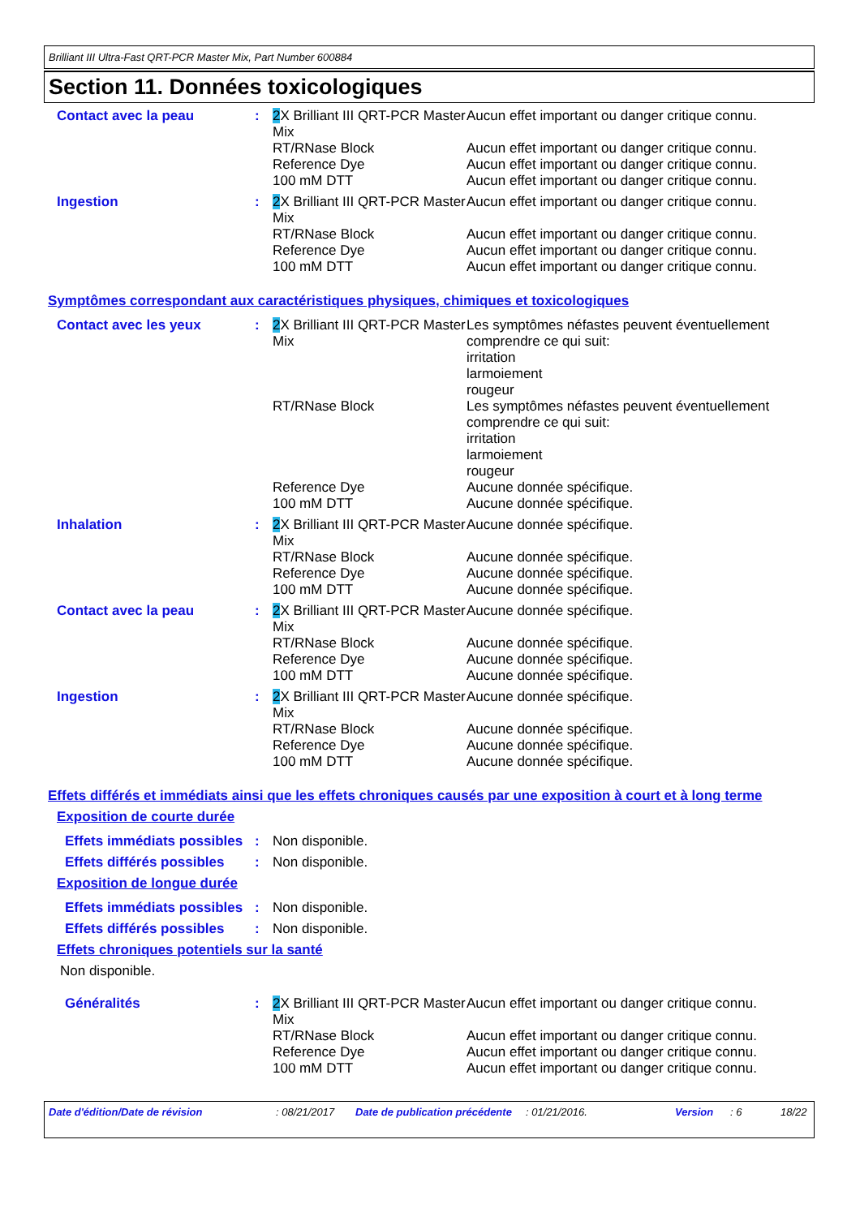Brilliant III Ultra-Fast QRT-PCR Master Mix, Part Number 600884
Section 11. Données toxicologiques
| Contact avec la peau | : | 2 X Brilliant III QRT-PCR Master Mix RT/RNase Block Reference Dye 100 mM DTT | Aucun effet important ou danger critique connu. Aucun effet important ou danger critique connu. Aucun effet important ou danger critique connu. Aucun effet important ou danger critique connu. |
| Ingestion | : | 2 X Brilliant III QRT-PCR Master Mix RT/RNase Block Reference Dye 100 mM DTT | Aucun effet important ou danger critique connu. Aucun effet important ou danger critique connu. Aucun effet important ou danger critique connu. Aucun effet important ou danger critique connu. |
Symptômes correspondant aux caractéristiques physiques, chimiques et toxicologiques
| Contact avec les yeux | : | 2 X Brilliant III QRT-PCR Master Mix RT/RNase Block Reference Dye 100 mM DTT | Les symptômes néfastes peuvent éventuellement comprendre ce qui suit: irritation larmoiement rougeur Les symptômes néfastes peuvent éventuellement comprendre ce qui suit: irritation larmoiement rougeur Aucune donnée spécifique. Aucune donnée spécifique. |
| Inhalation | : | 2 X Brilliant III QRT-PCR Master Mix RT/RNase Block Reference Dye 100 mM DTT | Aucune donnée spécifique. Aucune donnée spécifique. Aucune donnée spécifique. Aucune donnée spécifique. |
| Contact avec la peau | : | 2 X Brilliant III QRT-PCR Master Mix RT/RNase Block Reference Dye 100 mM DTT | Aucune donnée spécifique. Aucune donnée spécifique. Aucune donnée spécifique. Aucune donnée spécifique. |
| Ingestion | : | 2 X Brilliant III QRT-PCR Master Mix RT/RNase Block Reference Dye 100 mM DTT | Aucune donnée spécifique. Aucune donnée spécifique. Aucune donnée spécifique. Aucune donnée spécifique. |
Effets différés et immédiats ainsi que les effets chroniques causés par une exposition à court et à long terme
Exposition de courte durée
| Effets immédiats possibles | : | Non disponible. |
| Effets différés possibles | : | Non disponible. |
Exposition de longue durée
| Effets immédiats possibles | : | Non disponible. |
| Effets différés possibles | : | Non disponible. |
Effets chroniques potentiels sur la santé
Non disponible.
| Généralités | : | 2 X Brilliant III QRT-PCR Master Mix RT/RNase Block Reference Dye 100 mM DTT | Aucun effet important ou danger critique connu. Aucun effet important ou danger critique connu. Aucun effet important ou danger critique connu. Aucun effet important ou danger critique connu. |
Date d'édition/Date de révision : 08/21/2017 Date de publication précédente
: 01/21/2016. Version : 6 18/22